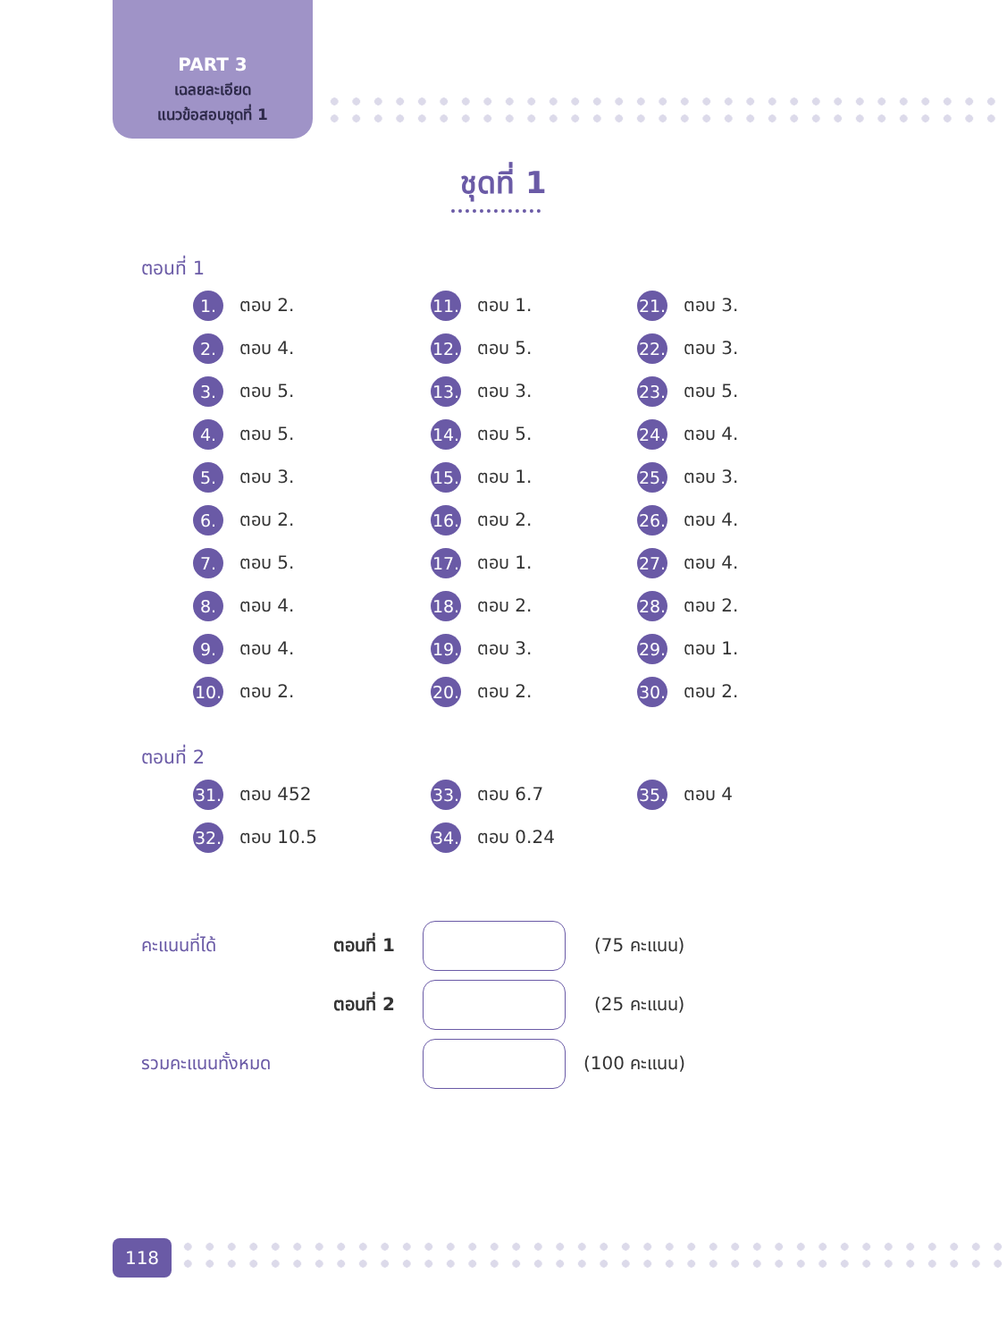PART 3
เฉลยละเอียด
แนวข้อสอบชุดที่ 1
ชุดที่ 1
ตอนที่ 1
1. ตอบ 2.
11. ตอบ 1.
21. ตอบ 3.
2. ตอบ 4.
12. ตอบ 5.
22. ตอบ 3.
3. ตอบ 5.
13. ตอบ 3.
23. ตอบ 5.
4. ตอบ 5.
14. ตอบ 5.
24. ตอบ 4.
5. ตอบ 3.
15. ตอบ 1.
25. ตอบ 3.
6. ตอบ 2.
16. ตอบ 2.
26. ตอบ 4.
7. ตอบ 5.
17. ตอบ 1.
27. ตอบ 4.
8. ตอบ 4.
18. ตอบ 2.
28. ตอบ 2.
9. ตอบ 4.
19. ตอบ 3.
29. ตอบ 1.
10. ตอบ 2.
20. ตอบ 2.
30. ตอบ 2.
ตอนที่ 2
31. ตอบ 452
33. ตอบ 6.7
35. ตอบ 4
32. ตอบ 10.5
34. ตอบ 0.24
คะแนนที่ได้ ตอนที่ 1 (75 คะแนน)
ตอนที่ 2 (25 คะแนน)
รวมคะแนนทั้งหมด (100 คะแนน)
118